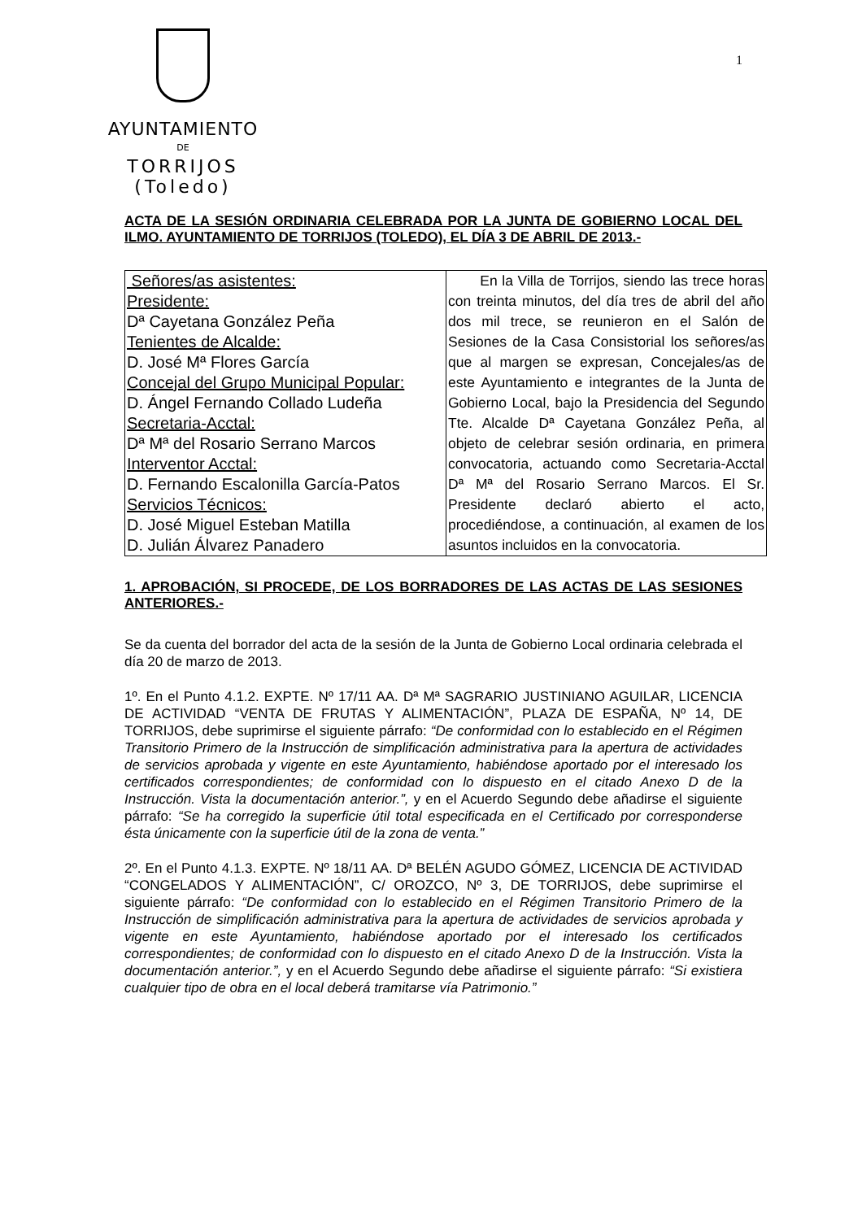AYUNTAMIENTO
DE
TORRIJOS (Toledo)
1
ACTA DE LA SESIÓN ORDINARIA CELEBRADA POR LA JUNTA DE GOBIERNO LOCAL DEL ILMO. AYUNTAMIENTO DE TORRIJOS (TOLEDO), EL DÍA 3 DE ABRIL DE 2013.-
| Señores/as asistentes: Presidente: Dª Cayetana González Peña Tenientes de Alcalde: D. José Mª Flores García Concejal del Grupo Municipal Popular: D. Ángel Fernando Collado Ludeña Secretaria-Acctal: Dª Mª del Rosario Serrano Marcos Interventor Acctal: D. Fernando Escalonilla García-Patos Servicios Técnicos: D. José Miguel Esteban Matilla D. Julián Álvarez Panadero | En la Villa de Torrijos, siendo las trece horas con treinta minutos, del día tres de abril del año dos mil trece, se reunieron en el Salón de Sesiones de la Casa Consistorial los señores/as que al margen se expresan, Concejales/as de este Ayuntamiento e integrantes de la Junta de Gobierno Local, bajo la Presidencia del Segundo Tte. Alcalde Dª Cayetana González Peña, al objeto de celebrar sesión ordinaria, en primera convocatoria, actuando como Secretaria-Acctal Dª Mª del Rosario Serrano Marcos. El Sr. Presidente declaró abierto el acto, procediéndose, a continuación, al examen de los asuntos incluidos en la convocatoria. |
1. APROBACIÓN, SI PROCEDE, DE LOS BORRADORES DE LAS ACTAS DE LAS SESIONES ANTERIORES.-
Se da cuenta del borrador del acta de la sesión de la Junta de Gobierno Local ordinaria celebrada el día 20 de marzo de 2013.
1º. En el Punto 4.1.2. EXPTE. Nº 17/11 AA. Dª Mª SAGRARIO JUSTINIANO AGUILAR, LICENCIA DE ACTIVIDAD “VENTA DE FRUTAS Y ALIMENTACIÓN”, PLAZA DE ESPAÑA, Nº 14, DE TORRIJOS, debe suprimirse el siguiente párrafo: “De conformidad con lo establecido en el Régimen Transitorio Primero de la Instrucción de simplificación administrativa para la apertura de actividades de servicios aprobada y vigente en este Ayuntamiento, habiéndose aportado por el interesado los certificados correspondientes; de conformidad con lo dispuesto en el citado Anexo D de la Instrucción. Vista la documentación anterior.”, y en el Acuerdo Segundo debe añadirse el siguiente párrafo: “Se ha corregido la superficie útil total especificada en el Certificado por corresponderse ésta únicamente con la superficie útil de la zona de venta.”
2º. En el Punto 4.1.3. EXPTE. Nº 18/11 AA. Dª BELÉN AGUDO GÓMEZ, LICENCIA DE ACTIVIDAD “CONGELADOS Y ALIMENTACIÓN”, C/ OROZCO, Nº 3, DE TORRIJOS, debe suprimirse el siguiente párrafo: “De conformidad con lo establecido en el Régimen Transitorio Primero de la Instrucción de simplificación administrativa para la apertura de actividades de servicios aprobada y vigente en este Ayuntamiento, habiéndose aportado por el interesado los certificados correspondientes; de conformidad con lo dispuesto en el citado Anexo D de la Instrucción. Vista la documentación anterior.”, y en el Acuerdo Segundo debe añadirse el siguiente párrafo: “Si existiera cualquier tipo de obra en el local deberá tramitarse vía Patrimonio.”